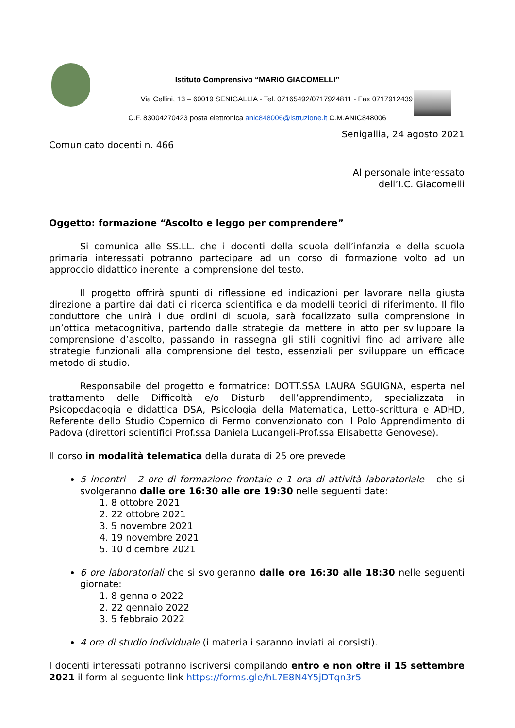Istituto Comprensivo “MARIO GIACOMELLI”
Via Cellini, 13 – 60019 SENIGALLIA - Tel. 07165492/0717924811 - Fax 0717912439
C.F. 83004270423 posta elettronica anic848006@istruzione.it C.M.ANIC848006
Senigallia, 24 agosto 2021
Comunicato docenti n. 466
Al personale interessato
dell’I.C. Giacomelli
Oggetto: formazione “Ascolto e leggo per comprendere”
Si comunica alle SS.LL. che i docenti della scuola dell’infanzia e della scuola primaria interessati potranno partecipare ad un corso di formazione volto ad un approccio didattico inerente la comprensione del testo.
Il progetto offrirà spunti di riflessione ed indicazioni per lavorare nella giusta direzione a partire dai dati di ricerca scientifica e da modelli teorici di riferimento. Il filo conduttore che unirà i due ordini di scuola, sarà focalizzato sulla comprensione in un’ottica metacognitiva, partendo dalle strategie da mettere in atto per sviluppare la comprensione d’ascolto, passando in rassegna gli stili cognitivi fino ad arrivare alle strategie funzionali alla comprensione del testo, essenziali per sviluppare un efficace metodo di studio.
Responsabile del progetto e formatrice: DOTT.SSA LAURA SGUIGNA, esperta nel trattamento delle Difficoltà e/o Disturbi dell’apprendimento, specializzata in Psicopedagogia e didattica DSA, Psicologia della Matematica, Letto-scrittura e ADHD, Referente dello Studio Copernico di Fermo convenzionato con il Polo Apprendimento di Padova (direttori scientifici Prof.ssa Daniela Lucangeli-Prof.ssa Elisabetta Genovese).
Il corso in modalità telematica della durata di 25 ore prevede
5 incontri - 2 ore di formazione frontale e 1 ora di attività laboratoriale - che si svolgeranno dalle ore 16:30 alle ore 19:30 nelle seguenti date:
1. 8 ottobre 2021
2. 22 ottobre 2021
3. 5 novembre 2021
4. 19 novembre 2021
5. 10 dicembre 2021
6 ore laboratoriali che si svolgeranno dalle ore 16:30 alle 18:30 nelle seguenti giornate:
1. 8 gennaio 2022
2. 22 gennaio 2022
3. 5 febbraio 2022
4 ore di studio individuale (i materiali saranno inviati ai corsisti).
I docenti interessati potranno iscriversi compilando entro e non oltre il 15 settembre 2021 il form al seguente link https://forms.gle/hL7E8N4Y5jDTqn3r5